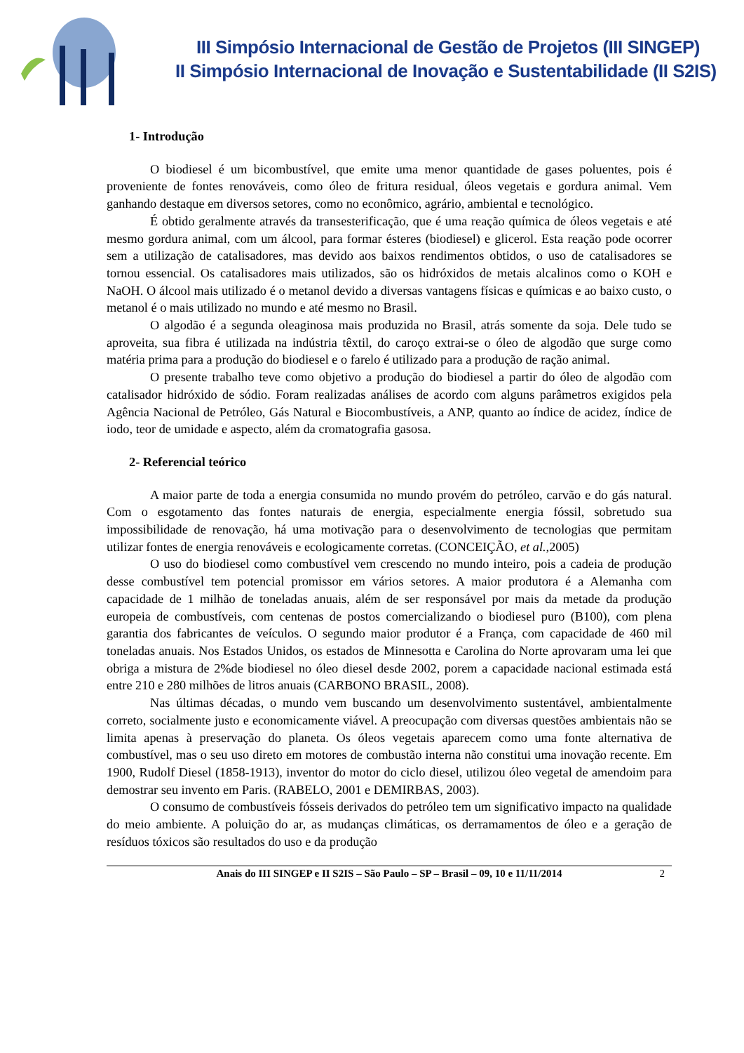III Simpósio Internacional de Gestão de Projetos (III SINGEP)
II Simpósio Internacional de Inovação e Sustentabilidade (II S2IS)
1- Introdução
O biodiesel é um bicombustível, que emite uma menor quantidade de gases poluentes, pois é proveniente de fontes renováveis, como óleo de fritura residual, óleos vegetais e gordura animal. Vem ganhando destaque em diversos setores, como no econômico, agrário, ambiental e tecnológico.
É obtido geralmente através da transesterificação, que é uma reação química de óleos vegetais e até mesmo gordura animal, com um álcool, para formar ésteres (biodiesel) e glicerol. Esta reação pode ocorrer sem a utilização de catalisadores, mas devido aos baixos rendimentos obtidos, o uso de catalisadores se tornou essencial. Os catalisadores mais utilizados, são os hidróxidos de metais alcalinos como o KOH e NaOH. O álcool mais utilizado é o metanol devido a diversas vantagens físicas e químicas e ao baixo custo, o metanol é o mais utilizado no mundo e até mesmo no Brasil.
O algodão é a segunda oleaginosa mais produzida no Brasil, atrás somente da soja. Dele tudo se aproveita, sua fibra é utilizada na indústria têxtil, do caroço extrai-se o óleo de algodão que surge como matéria prima para a produção do biodiesel e o farelo é utilizado para a produção de ração animal.
O presente trabalho teve como objetivo a produção do biodiesel a partir do óleo de algodão com catalisador hidróxido de sódio. Foram realizadas análises de acordo com alguns parâmetros exigidos pela Agência Nacional de Petróleo, Gás Natural e Biocombustíveis, a ANP, quanto ao índice de acidez, índice de iodo, teor de umidade e aspecto, além da cromatografia gasosa.
2- Referencial teórico
A maior parte de toda a energia consumida no mundo provém do petróleo, carvão e do gás natural. Com o esgotamento das fontes naturais de energia, especialmente energia fóssil, sobretudo sua impossibilidade de renovação, há uma motivação para o desenvolvimento de tecnologias que permitam utilizar fontes de energia renováveis e ecologicamente corretas. (CONCEIÇÃO, et al., 2005)
O uso do biodiesel como combustível vem crescendo no mundo inteiro, pois a cadeia de produção desse combustível tem potencial promissor em vários setores. A maior produtora é a Alemanha com capacidade de 1 milhão de toneladas anuais, além de ser responsável por mais da metade da produção europeia de combustíveis, com centenas de postos comercializando o biodiesel puro (B100), com plena garantia dos fabricantes de veículos. O segundo maior produtor é a França, com capacidade de 460 mil toneladas anuais. Nos Estados Unidos, os estados de Minnesotta e Carolina do Norte aprovaram uma lei que obriga a mistura de 2%de biodiesel no óleo diesel desde 2002, porem a capacidade nacional estimada está entre 210 e 280 milhões de litros anuais (CARBONO BRASIL, 2008).
Nas últimas décadas, o mundo vem buscando um desenvolvimento sustentável, ambientalmente correto, socialmente justo e economicamente viável. A preocupação com diversas questões ambientais não se limita apenas à preservação do planeta. Os óleos vegetais aparecem como uma fonte alternativa de combustível, mas o seu uso direto em motores de combustão interna não constitui uma inovação recente. Em 1900, Rudolf Diesel (1858-1913), inventor do motor do ciclo diesel, utilizou óleo vegetal de amendoim para demostrar seu invento em Paris. (RABELO, 2001 e DEMIRBAS, 2003).
O consumo de combustíveis fósseis derivados do petróleo tem um significativo impacto na qualidade do meio ambiente. A poluição do ar, as mudanças climáticas, os derramamentos de óleo e a geração de resíduos tóxicos são resultados do uso e da produção
Anais do III SINGEP e II S2IS – São Paulo – SP – Brasil – 09, 10 e 11/11/2014 2